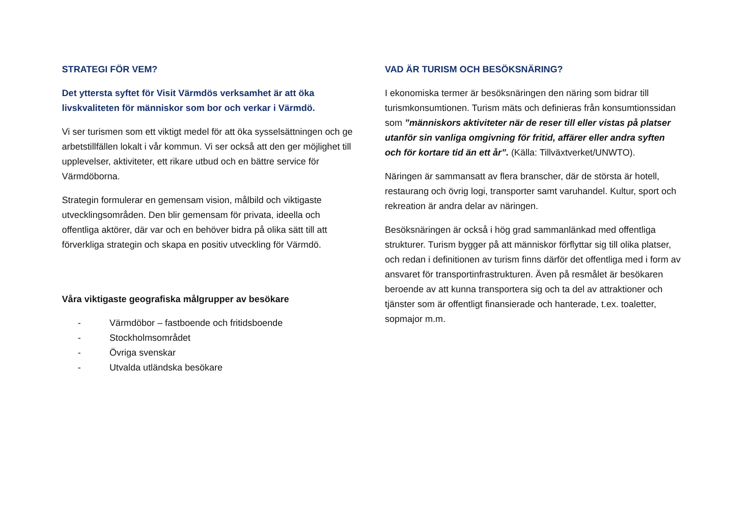STRATEGI FÖR VEM?
Det yttersta syftet för Visit Värmdös verksamhet är att öka livskvaliteten för människor som bor och verkar i Värmdö.
Vi ser turismen som ett viktigt medel för att öka sysselsättningen och ge arbetstillfällen lokalt i vår kommun. Vi ser också att den ger möjlighet till upplevelser, aktiviteter, ett rikare utbud och en bättre service för Värmdöborna.
Strategin formulerar en gemensam vision, målbild och viktigaste utvecklingsområden. Den blir gemensam för privata, ideella och offentliga aktörer, där var och en behöver bidra på olika sätt till att förverkliga strategin och skapa en positiv utveckling för Värmdö.
Våra viktigaste geografiska målgrupper av besökare
- Värmdöbor – fastboende och fritidsboende
- Stockholmsområdet
- Övriga svenskar
- Utvalda utländska besökare
VAD ÄR TURISM OCH BESÖKSNÄRING?
I ekonomiska termer är besöksnäringen den näring som bidrar till turismkonsumtionen. Turism mäts och definieras från konsumtionssidan som ”människors aktiviteter när de reser till eller vistas på platser utanför sin vanliga omgivning för fritid, affärer eller andra syften och för kortare tid än ett år”. (Källa: Tillväxtverket/UNWTO).
Näringen är sammansatt av flera branscher, där de största är hotell, restaurang och övrig logi, transporter samt varuhandel. Kultur, sport och rekreation är andra delar av näringen.
Besöksnäringen är också i hög grad sammanlänkad med offentliga strukturer. Turism bygger på att människor förflyttar sig till olika platser, och redan i definitionen av turism finns därför det offentliga med i form av ansvaret för transportinfrastrukturen. Även på resmålet är besökaren beroende av att kunna transportera sig och ta del av attraktioner och tjänster som är offentligt finansierade och hanterade, t.ex. toaletter, sopmajor m.m.